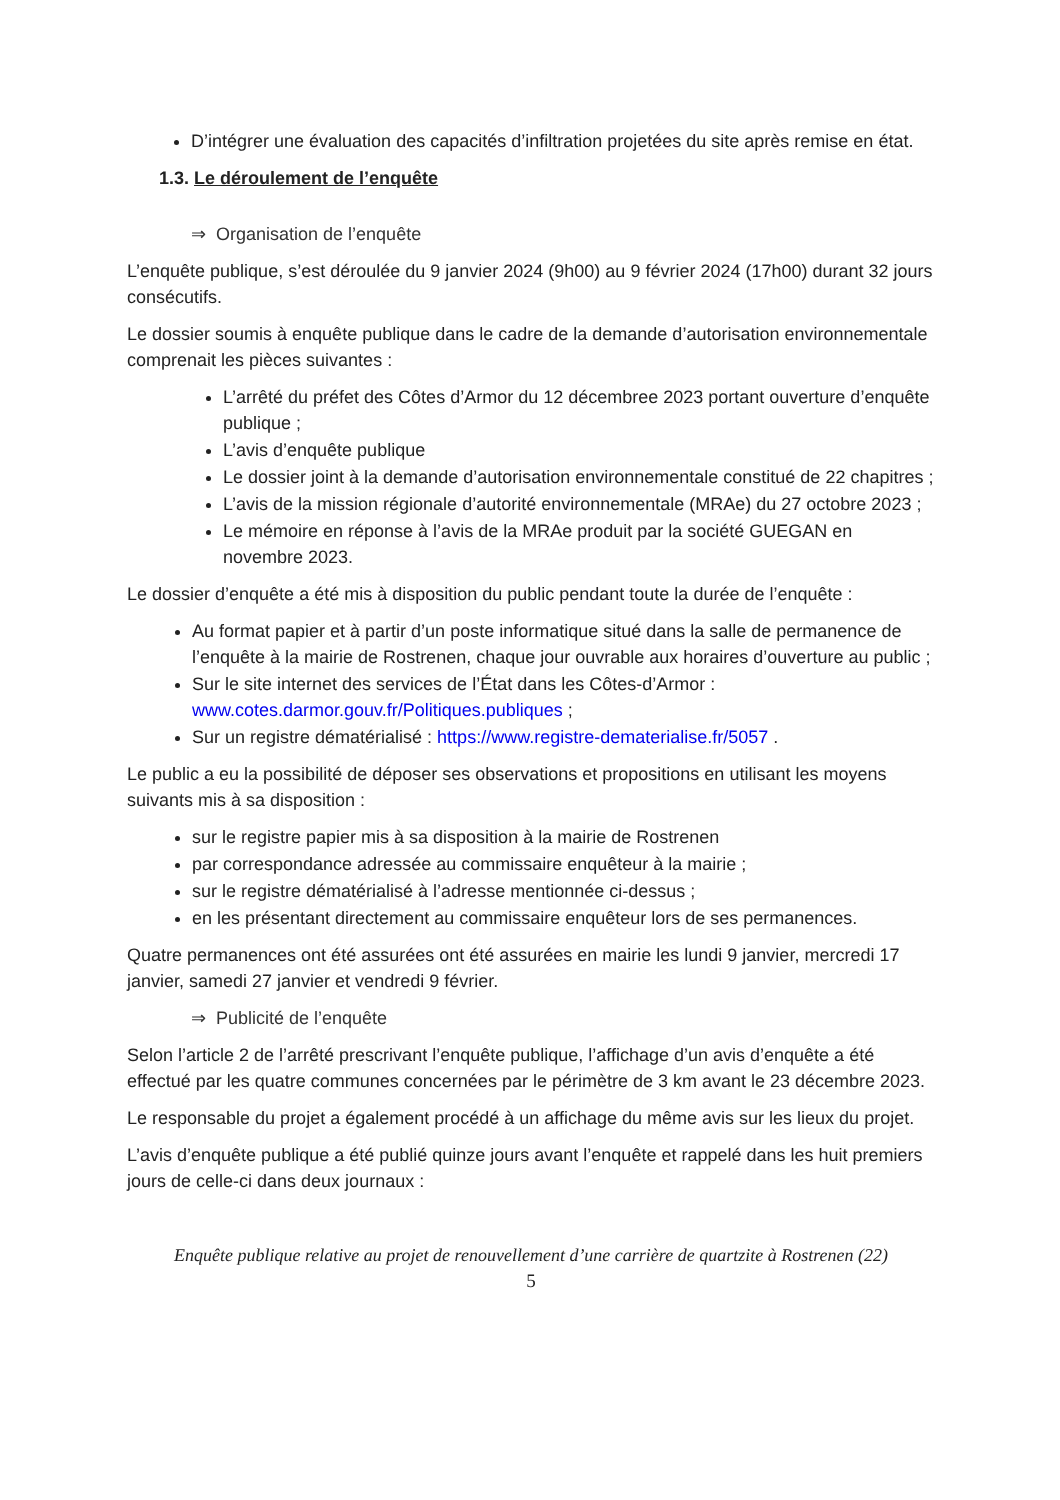D’intégrer une évaluation des capacités d’infiltration projetées du site après remise en état.
1.3. Le déroulement de l’enquête
⇒ Organisation de l’enquête
L’enquête publique, s’est déroulée du 9 janvier 2024 (9h00) au 9 février 2024 (17h00) durant 32 jours consécutifs.
Le dossier soumis à enquête publique dans le cadre de la demande d’autorisation environnementale comprenait les pièces suivantes :
L’arrêté du préfet des Côtes d’Armor du 12 décembree 2023 portant ouverture d’enquête publique ;
L’avis d’enquête publique
Le dossier joint à la demande d’autorisation environnementale constitué de 22 chapitres ;
L’avis de la mission régionale d’autorité environnementale (MRAe) du 27 octobre 2023 ;
Le mémoire en réponse à l’avis de la MRAe produit par la société GUEGAN en novembre 2023.
Le dossier d’enquête a été mis à disposition du public pendant toute la durée de l’enquête :
Au format papier et à partir d’un poste informatique situé dans la salle de permanence de l’enquête à la mairie de Rostrenen, chaque jour ouvrable aux horaires d’ouverture au public ;
Sur le site internet des services de l’État dans les Côtes-d’Armor : www.cotes.darmor.gouv.fr/Politiques.publiques ;
Sur un registre dématérialisé : https://www.registre-dematerialise.fr/5057 .
Le public a eu la possibilité de déposer ses observations et propositions en utilisant les moyens suivants mis à sa disposition :
sur le registre papier mis à sa disposition à la mairie de Rostrenen
par correspondance adressée au commissaire enquêteur à la mairie ;
sur le registre dématérialisé à l’adresse mentionnée ci-dessus ;
en les présentant directement au commissaire enquêteur lors de ses permanences.
Quatre permanences ont été assurées ont été assurées en mairie les lundi 9 janvier, mercredi 17 janvier, samedi 27 janvier et vendredi 9 février.
⇒ Publicité de l’enquête
Selon l’article 2 de l’arrêté prescrivant l’enquête publique, l’affichage d’un avis d’enquête a été effectué par les quatre communes concernées par le périmètre de 3 km avant le 23 décembre 2023.
Le responsable du projet a également procédé à un affichage du même avis sur les lieux du projet.
L’avis d’enquête publique a été publié quinze jours avant l’enquête et rappelé dans les huit premiers jours de celle-ci dans deux journaux :
Enquête publique relative au projet de renouvellement d’une carrière de quartzite à Rostrenen (22)
5